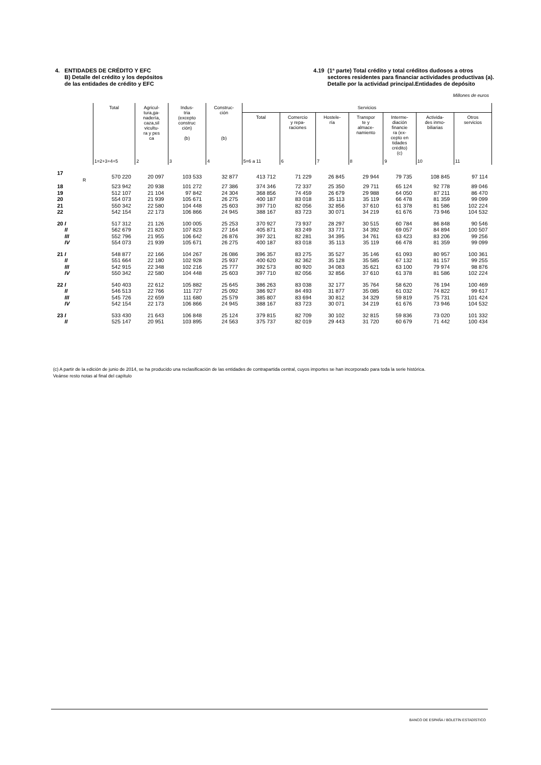4. ENTIDADES DE CRÉDITO Y EFC
B) Detalle del crédito y los depósitos
de las entidades de crédito y EFC
4.19 (1ª parte) Total crédito y total créditos dudosos a otros
sectores residentes para financiar actividades productivas (a).
Detalle por la actividad principal.Entidades de depósito
Millones de euros
| | Total | Agricul- tura,ga- nadería, caza,sil vicultu- ra y pes ca | Indus- tria (excepto construc ción) (b) | Construc- ción (b) | Servicios | | | | | | |
| --- | --- | --- | --- | --- | --- | --- | --- | --- | --- | --- | --- |
| | | | | | Total | Comercio y repa- raciones | Hostele- ría | Transpor te y almace- namiento | Interme- diación financie ra (ex- cepto en tidades crédito) (c) | Activida- des inmo- biliarias | Otros servicios |
| | 1=2+3+4+5 | 2 | 3 | 4 | 5=6 a 11 | 6 | 7 | 8 | 9 | 10 | 11 |
| 17 R | 570 220 | 20 097 | 103 533 | 32 877 | 413 712 | 71 229 | 26 845 | 29 944 | 79 735 | 108 845 | 97 114 |
| 18 | 523 942 | 20 938 | 101 272 | 27 386 | 374 346 | 72 337 | 25 350 | 29 711 | 65 124 | 92 778 | 89 046 |
| 19 | 512 107 | 21 104 | 97 842 | 24 304 | 368 856 | 74 459 | 26 679 | 29 988 | 64 050 | 87 211 | 86 470 |
| 20 | 554 073 | 21 939 | 105 671 | 26 275 | 400 187 | 83 018 | 35 113 | 35 119 | 66 478 | 81 359 | 99 099 |
| 21 | 550 342 | 22 580 | 104 448 | 25 603 | 397 710 | 82 056 | 32 856 | 37 610 | 61 378 | 81 586 | 102 224 |
| 22 | 542 154 | 22 173 | 106 866 | 24 945 | 388 167 | 83 723 | 30 071 | 34 219 | 61 676 | 73 946 | 104 532 |
| 20 I | 517 312 | 21 126 | 100 005 | 25 253 | 370 927 | 73 937 | 28 297 | 30 515 | 60 784 | 86 848 | 90 546 |
| II | 562 679 | 21 820 | 107 823 | 27 164 | 405 871 | 83 249 | 33 771 | 34 392 | 69 057 | 84 894 | 100 507 |
| III | 552 796 | 21 955 | 106 642 | 26 876 | 397 321 | 82 281 | 34 395 | 34 761 | 63 423 | 83 206 | 99 256 |
| IV | 554 073 | 21 939 | 105 671 | 26 275 | 400 187 | 83 018 | 35 113 | 35 119 | 66 478 | 81 359 | 99 099 |
| 21 I | 548 877 | 22 166 | 104 267 | 26 086 | 396 357 | 83 275 | 35 527 | 35 146 | 61 093 | 80 957 | 100 361 |
| II | 551 664 | 22 180 | 102 928 | 25 937 | 400 620 | 82 362 | 35 128 | 35 585 | 67 132 | 81 157 | 99 255 |
| III | 542 915 | 22 348 | 102 216 | 25 777 | 392 573 | 80 920 | 34 083 | 35 621 | 63 100 | 79 974 | 98 876 |
| IV | 550 342 | 22 580 | 104 448 | 25 603 | 397 710 | 82 056 | 32 856 | 37 610 | 61 378 | 81 586 | 102 224 |
| 22 I | 540 403 | 22 612 | 105 882 | 25 645 | 386 263 | 83 038 | 32 177 | 35 764 | 58 620 | 76 194 | 100 469 |
| II | 546 513 | 22 766 | 111 727 | 25 092 | 386 927 | 84 493 | 31 877 | 35 085 | 61 032 | 74 822 | 99 617 |
| III | 545 726 | 22 659 | 111 680 | 25 579 | 385 807 | 83 694 | 30 812 | 34 329 | 59 819 | 75 731 | 101 424 |
| IV | 542 154 | 22 173 | 106 866 | 24 945 | 388 167 | 83 723 | 30 071 | 34 219 | 61 676 | 73 946 | 104 532 |
| 23 I | 533 430 | 21 643 | 106 848 | 25 124 | 379 815 | 82 709 | 30 102 | 32 815 | 59 836 | 73 020 | 101 332 |
| II | 525 147 | 20 951 | 103 895 | 24 563 | 375 737 | 82 019 | 29 443 | 31 720 | 60 679 | 71 442 | 100 434 |
(c) A partir de la edición de junio de 2014, se ha producido una reclasificación de las entidades de contrapartida central, cuyos importes se han incorporado para toda la serie histórica.
Veánse resto notas al final del capítulo
BANCO DE ESPAÑA / BOLETÍN ESTADÍSTICO